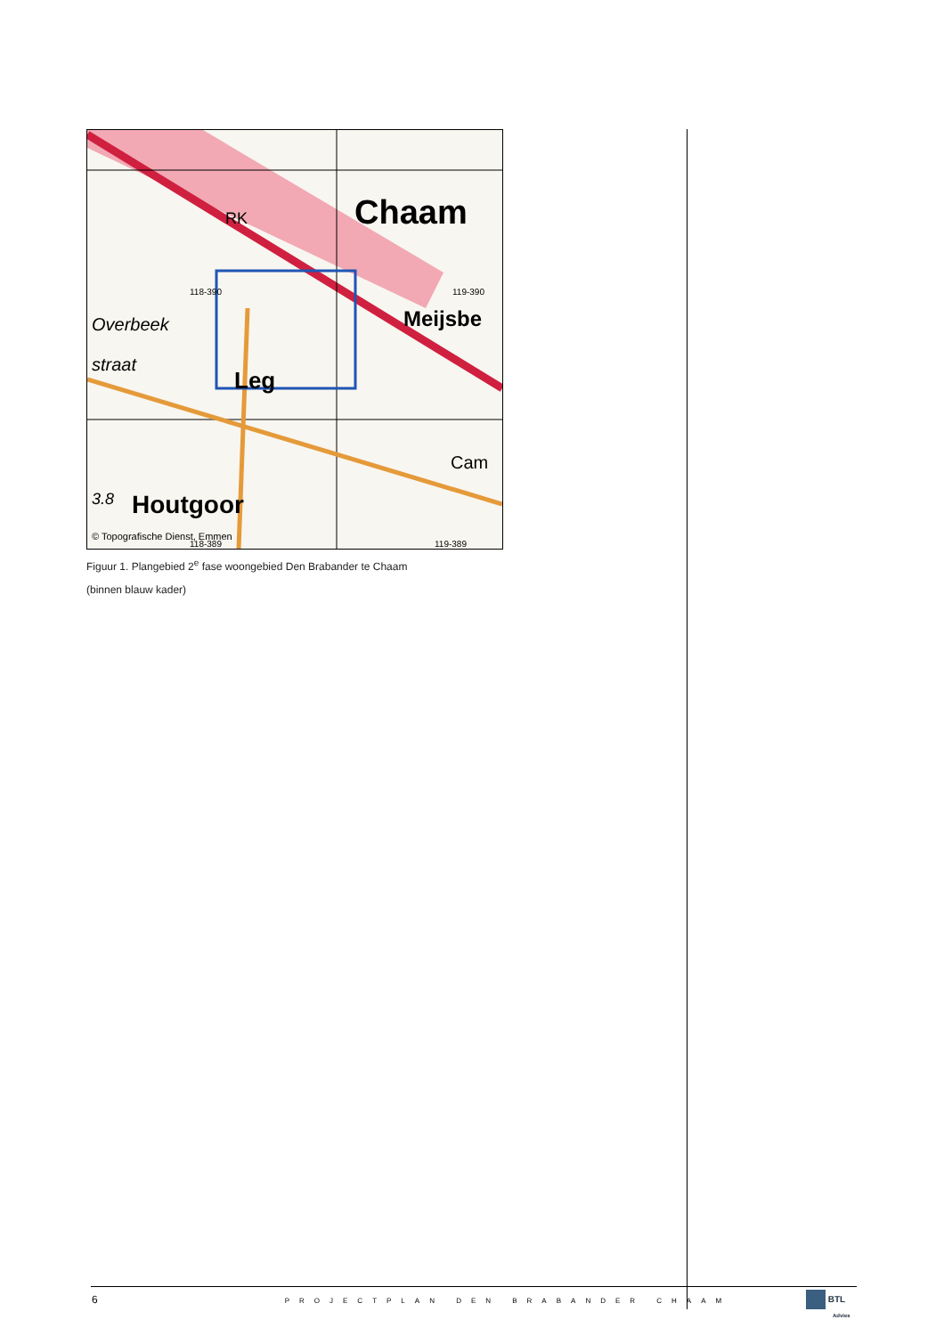Chaam
Meijsbe
Overbeek
straat
Leg
Houtgoor
3.8
RK
118-390
119-390
© Topografische Dienst, Emmen
118-389
119-389
Cam
Figuur 1. Plangebied 2<sup>e</sup> fase woongebied Den Brabander te Chaam
(binnen blauw kader)
6 PROJECTPLAN DEN BRABANDER CHAAM
BTL
Advies